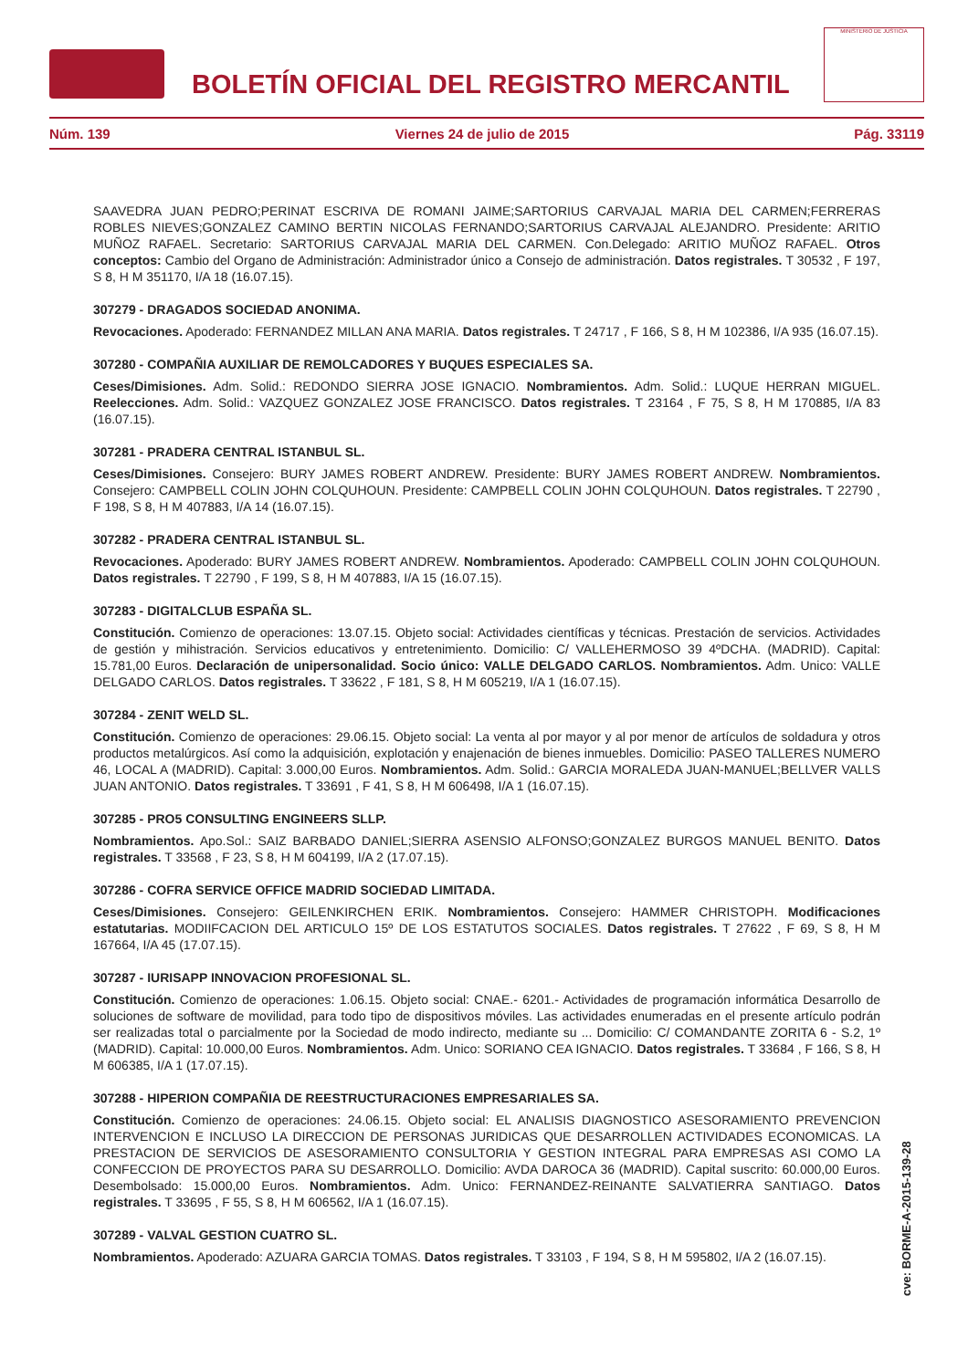BOLETÍN OFICIAL DEL REGISTRO MERCANTIL
MINISTERIO DE JUSTICIA
Núm. 139 Viernes 24 de julio de 2015 Pág. 33119
SAAVEDRA JUAN PEDRO;PERINAT ESCRIVA DE ROMANI JAIME;SARTORIUS CARVAJAL MARIA DEL CARMEN;FERRERAS ROBLES NIEVES;GONZALEZ CAMINO BERTIN NICOLAS FERNANDO;SARTORIUS CARVAJAL ALEJANDRO. Presidente: ARITIO MUÑOZ RAFAEL. Secretario: SARTORIUS CARVAJAL MARIA DEL CARMEN. Con.Delegado: ARITIO MUÑOZ RAFAEL. Otros conceptos: Cambio del Organo de Administración: Administrador único a Consejo de administración. Datos registrales. T 30532 , F 197, S 8, H M 351170, I/A 18 (16.07.15).
307279 - DRAGADOS SOCIEDAD ANONIMA.
Revocaciones. Apoderado: FERNANDEZ MILLAN ANA MARIA. Datos registrales. T 24717 , F 166, S 8, H M 102386, I/A 935 (16.07.15).
307280 - COMPAÑIA AUXILIAR DE REMOLCADORES Y BUQUES ESPECIALES SA.
Ceses/Dimisiones. Adm. Solid.: REDONDO SIERRA JOSE IGNACIO. Nombramientos. Adm. Solid.: LUQUE HERRAN MIGUEL. Reelecciones. Adm. Solid.: VAZQUEZ GONZALEZ JOSE FRANCISCO. Datos registrales. T 23164 , F 75, S 8, H M 170885, I/A 83 (16.07.15).
307281 - PRADERA CENTRAL ISTANBUL SL.
Ceses/Dimisiones. Consejero: BURY JAMES ROBERT ANDREW. Presidente: BURY JAMES ROBERT ANDREW. Nombramientos. Consejero: CAMPBELL COLIN JOHN COLQUHOUN. Presidente: CAMPBELL COLIN JOHN COLQUHOUN. Datos registrales. T 22790 , F 198, S 8, H M 407883, I/A 14 (16.07.15).
307282 - PRADERA CENTRAL ISTANBUL SL.
Revocaciones. Apoderado: BURY JAMES ROBERT ANDREW. Nombramientos. Apoderado: CAMPBELL COLIN JOHN COLQUHOUN. Datos registrales. T 22790 , F 199, S 8, H M 407883, I/A 15 (16.07.15).
307283 - DIGITALCLUB ESPAÑA SL.
Constitución. Comienzo de operaciones: 13.07.15. Objeto social: Actividades científicas y técnicas. Prestación de servicios. Actividades de gestión y mihistración. Servicios educativos y entretenimiento. Domicilio: C/ VALLEHERMOSO 39 4ºDCHA. (MADRID). Capital: 15.781,00 Euros. Declaración de unipersonalidad. Socio único: VALLE DELGADO CARLOS. Nombramientos. Adm. Unico: VALLE DELGADO CARLOS. Datos registrales. T 33622 , F 181, S 8, H M 605219, I/A 1 (16.07.15).
307284 - ZENIT WELD SL.
Constitución. Comienzo de operaciones: 29.06.15. Objeto social: La venta al por mayor y al por menor de artículos de soldadura y otros productos metalúrgicos. Así como la adquisición, explotación y enajenación de bienes inmuebles. Domicilio: PASEO TALLERES NUMERO 46, LOCAL A (MADRID). Capital: 3.000,00 Euros. Nombramientos. Adm. Solid.: GARCIA MORALEDA JUAN-MANUEL;BELLVER VALLS JUAN ANTONIO. Datos registrales. T 33691 , F 41, S 8, H M 606498, I/A 1 (16.07.15).
307285 - PRO5 CONSULTING ENGINEERS SLLP.
Nombramientos. Apo.Sol.: SAIZ BARBADO DANIEL;SIERRA ASENSIO ALFONSO;GONZALEZ BURGOS MANUEL BENITO. Datos registrales. T 33568 , F 23, S 8, H M 604199, I/A 2 (17.07.15).
307286 - COFRA SERVICE OFFICE MADRID SOCIEDAD LIMITADA.
Ceses/Dimisiones. Consejero: GEILENKIRCHEN ERIK. Nombramientos. Consejero: HAMMER CHRISTOPH. Modificaciones estatutarias. MODIIFCACION DEL ARTICULO 15º DE LOS ESTATUTOS SOCIALES. Datos registrales. T 27622 , F 69, S 8, H M 167664, I/A 45 (17.07.15).
307287 - IURISAPP INNOVACION PROFESIONAL SL.
Constitución. Comienzo de operaciones: 1.06.15. Objeto social: CNAE.- 6201.- Actividades de programación informática Desarrollo de soluciones de software de movilidad, para todo tipo de dispositivos móviles. Las actividades enumeradas en el presente artículo podrán ser realizadas total o parcialmente por la Sociedad de modo indirecto, mediante su ... Domicilio: C/ COMANDANTE ZORITA 6 - S.2, 1º (MADRID). Capital: 10.000,00 Euros. Nombramientos. Adm. Unico: SORIANO CEA IGNACIO. Datos registrales. T 33684 , F 166, S 8, H M 606385, I/A 1 (17.07.15).
307288 - HIPERION COMPAÑIA DE REESTRUCTURACIONES EMPRESARIALES SA.
Constitución. Comienzo de operaciones: 24.06.15. Objeto social: EL ANALISIS DIAGNOSTICO ASESORAMIENTO PREVENCION INTERVENCION E INCLUSO LA DIRECCION DE PERSONAS JURIDICAS QUE DESARROLLEN ACTIVIDADES ECONOMICAS. LA PRESTACION DE SERVICIOS DE ASESORAMIENTO CONSULTORIA Y GESTION INTEGRAL PARA EMPRESAS ASI COMO LA CONFECCION DE PROYECTOS PARA SU DESARROLLO. Domicilio: AVDA DAROCA 36 (MADRID). Capital suscrito: 60.000,00 Euros. Desembolsado: 15.000,00 Euros. Nombramientos. Adm. Unico: FERNANDEZ-REINANTE SALVATIERRA SANTIAGO. Datos registrales. T 33695 , F 55, S 8, H M 606562, I/A 1 (16.07.15).
307289 - VALVAL GESTION CUATRO SL.
Nombramientos. Apoderado: AZUARA GARCIA TOMAS. Datos registrales. T 33103 , F 194, S 8, H M 595802, I/A 2 (16.07.15).
cve: BORME-A-2015-139-28